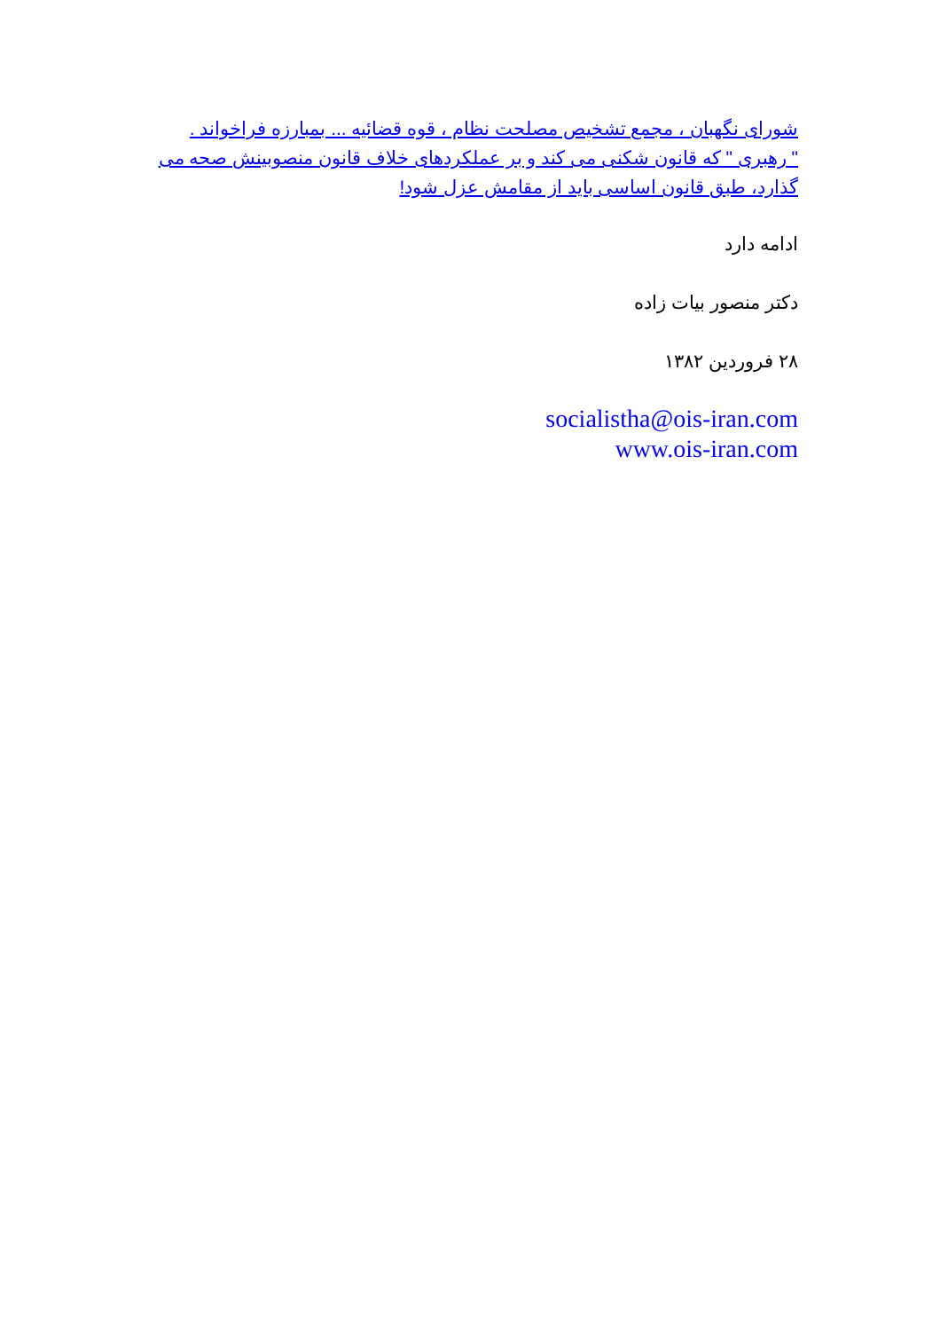شورای نگهبان ، مجمع تشخیص مصلحت نظام ، قوه قضائیه ... بمبارزه فراخواند .
" رهبری " که قانون شکنی می کند و بر عملکردهای خلاف قانون منصوبینش صحه می گذارد، طبق قانون اساسی باید از مقامش عزل شود!
ادامه دارد
دکتر منصور بیات زاده
۲۸ فروردین ۱۳۸۲
socialistha@ois-iran.com
www.ois-iran.com